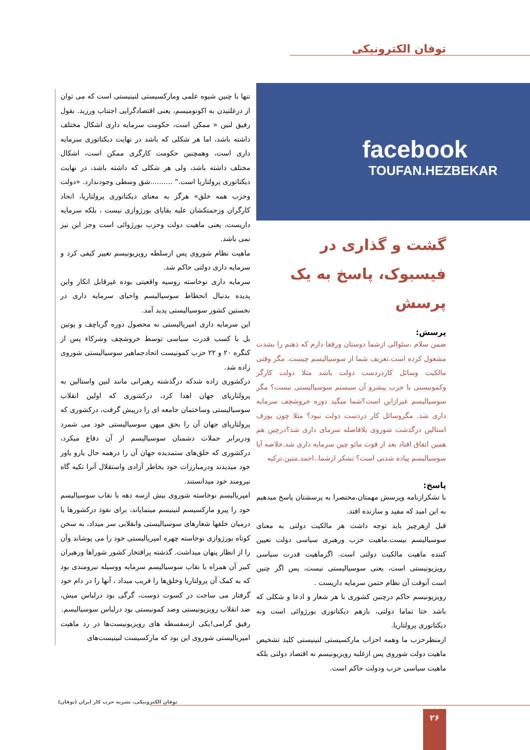توفان الکترونیکی
facebook
TOUFAN.HEZBEKAR
گشت و گذاری در فیسبوک، پاسخ به یک پرسش
پرسش:
ضمن سلام ،سئوالی ازشما دوستان ورفقا دارم که ذهنم را بشدت مشغول کرده است.تعریف شما از سوسیالیسم چیست. مگر وقتی مالکیت وسائل کاردردست دولت باشد مثلا دولت کارگر وکمونیستی با حزب پیشرو آن سیستم سوسیالیستی نیست؟ مگر سوسیالیسم غیرازاین است؟شما میگید دوره خروشچف سرمایه داری شد. مگروسائل کار دردست دولت نبود؟ مثلا چون یوزف استالین درگذشت شوروی بلافاصله سرمای داری شد؟درچین هم همین اتفاق افتاد بعد از فوت مائو چین سرمایه داری شد.خلاصه آیا سوسیالیسم پیاده شدنی است؟ تشکر ازشما..احمد.متین.ترکیه
پاسخ:
با تشکرازنامه وپرسش مهمتان،مختصرا به پرسشتان پاسخ میدهیم به این امید که مفید و سازنده افتد.
قبل ازهرچیز باید توجه داشت هر مالکیت دولتی به معنای سوسیالیسم نیست.ماهیت حزب ورهبری سیاسی دولت تعیین کننده ماهیت مالکیت دولتی است. اگرماهیت قدرت سیاسی رویزیونیستی است، یعنی سوسیالیستی نیست، پس اگر چنین است آنوقت آن نظام حتمن سرمایه داریست .
رویزیونیسم حاکم درچنین کشوری با هر شعار و ادعا و شکلی که باشد حتا تماما دولتی، بازهم دیکتاتوری بورژوائی است ونه دیکتاتوری پرولتاریا.
ازمنظرحزب ما وهمه احزاب مارکسیستی لنینیستی کلید تشخیص ماهیت دولت شوروی پس ازغلبه رویزیونیسم نه اقتصاد دولتی بلکه ماهیت سیاسی حزب ودولت حاکم است.
تنها با چنین شیوه علمی ومارکسیستی لنینیستی است که می توان از درغلتیدن به اکونومیسم، یعنی اقتصادگرایی اجتناب ورزید. بقول رفیق لنین « ممکن است، حکومت سرمایه داری اشکال مختلف داشته باشد، اما هر شکلی که باشد در نهایت دیکتاتوری سرمایه داری است، وهمچنین حکومت کارگری ممکن است، اشکال مختلف داشته باشد، ولی هر شکلی که داشته باشد، در نهایت دیکتاتوری پرولتاریا است.“ ..........شق وسطی وجودندارد. «دولت وحزب همه خلق» هرگز به معنای دیکتاتوری پرولتاریا، اتحاد کارگران وزحمتکشان علیه بقایای بورژوازی نیست ، بلکه سرمایه داریست، یعنی ماهیت دولت وحزب بورژوائی است وجز این نیز نمی باشد.
ماهیت نظام شوروی پس ازسلطه رویزیونیسم تغییر کیفی کرد و سرمایه داری دولتی حاکم شد.
سرمایه داری نوخاسته روسیه واقعیتی بوده غیرقابل انکار واین پدیده بدنبال انحطاط سوسیالیسم واحیای سرمایه داری در نخستین کشور سوسیالیستی پدید آمد.
این سرمایه داری امپریالیستی نه محصول دوره گرباچف و پوتین بل با کسب قدرت سیاسی توسط خروشچف وشرکاء پس از کنگره ۲۰ و ۲۲ حزب کمونیست اتحادجماهیر سوسیالیستی شوروی زاده شد.
درکشوری زاده شدکه درگذشته رهبرانی مانند لنین واستالین به پرولتاریای جهان اهدا کرد، درکشوری که اولین انقلاب سوسیالیستی وساختمان جامعه ای را درپیش گرفت، درکشوری که پرولتاریای جهان آن را بحق میهن سوسیالیستی خود می شمرد ودربرابر حملات دشمنان سوسیالیسم از آن دفاع میکرد، درکشوری که خلق‌های ستمدیده جهان آن را درهمه حال یارو یاور خود میدیدند ودرمبارزات خود بخاطر آزادی واستقلال آنرا تکیه گاه نیرومند خود میدانستند.
امپریالیسم نوخاسته شوروی بیش ازسه دهه با نقاب سوسیالیسم خود را پیرو مارکسیسم لنینیسم مینمایاند، برای نفوذ درکشورها یا درمیان خلقها شعارهای سوسیالیستی وانقلابی سر میداد، به سخن کوتاه بورژوازی نوخاسته چهره امپریالیستی خود را می پوشاند وآن را از انظار پنهان میداشت. گذشته پرافتخار کشور شوراها ورهبران کبیر آن همراه با نقاب سوسیالیسم سرمایه ووسیله نیرومندی بود که به کمک آن پرولتاریا وخلق‌ها را فریب میداد ، آنها را در دام خود گرفتار می ساخت در کسوت دوست، گرگی بود درلباس میش، ضد انقلاب رویزیونیستی وضد کمونیستی بود درلباس سوسیالیسم.
رفیق گرامی!یکی ازسفسطه های رویزیونیست‌ها در رد ماهیت امپریالیستی شوروی این بود که مارکسیست لنینیست‌های
توفان الکترونیکی، نشریه حزب کار ایران (توفان)
۲۶